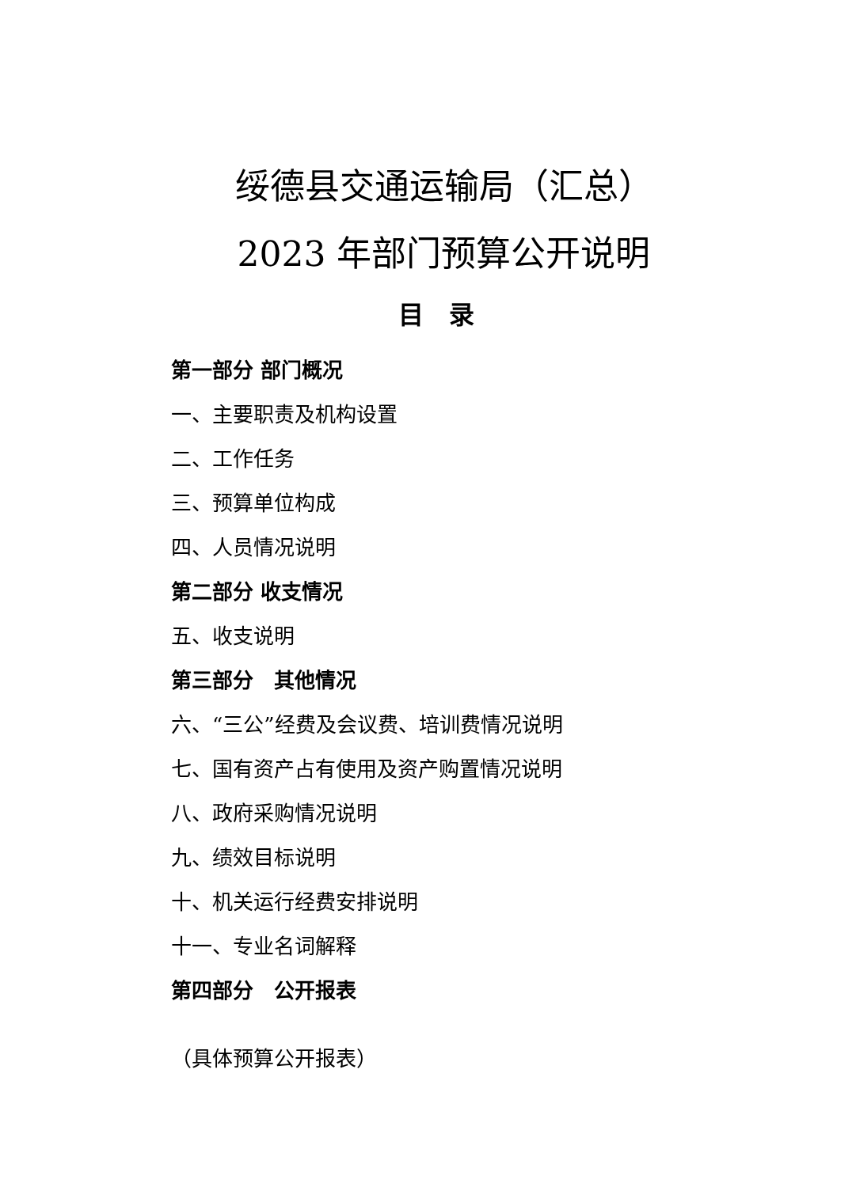绥德县交通运输局（汇总）
2023 年部门预算公开说明
目　录
第一部分 部门概况
一、主要职责及机构设置
二、工作任务
三、预算单位构成
四、人员情况说明
第二部分 收支情况
五、收支说明
第三部分　其他情况
六、“三公”经费及会议费、培训费情况说明
七、国有资产占有使用及资产购置情况说明
八、政府采购情况说明
九、绩效目标说明
十、机关运行经费安排说明
十一、专业名词解释
第四部分　公开报表
（具体预算公开报表）